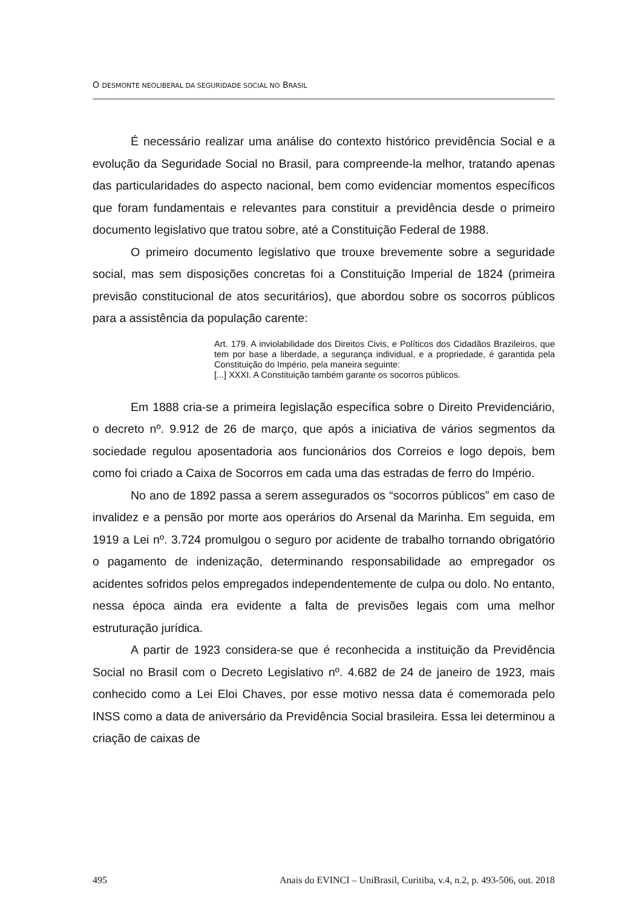O DESMONTE NEOLIBERAL DA SEGURIDADE SOCIAL NO BRASIL
É necessário realizar uma análise do contexto histórico previdência Social e a evolução da Seguridade Social no Brasil, para compreende-la melhor, tratando apenas das particularidades do aspecto nacional, bem como evidenciar momentos específicos que foram fundamentais e relevantes para constituir a previdência desde o primeiro documento legislativo que tratou sobre, até a Constituição Federal de 1988.
O primeiro documento legislativo que trouxe brevemente sobre a seguridade social, mas sem disposições concretas foi a Constituição Imperial de 1824 (primeira previsão constitucional de atos securitários), que abordou sobre os socorros públicos para a assistência da população carente:
Art. 179. A inviolabilidade dos Direitos Civis, e Políticos dos Cidadãos Brazileiros, que tem por base a liberdade, a segurança individual, e a propriedade, é garantida pela Constituição do Império, pela maneira seguinte:
[...] XXXI. A Constituição também garante os socorros públicos.
Em 1888 cria-se a primeira legislação específica sobre o Direito Previdenciário, o decreto nº. 9.912 de 26 de março, que após a iniciativa de vários segmentos da sociedade regulou aposentadoria aos funcionários dos Correios e logo depois, bem como foi criado a Caixa de Socorros em cada uma das estradas de ferro do Império.
No ano de 1892 passa a serem assegurados os “socorros públicos” em caso de invalidez e a pensão por morte aos operários do Arsenal da Marinha. Em seguida, em 1919 a Lei nº. 3.724 promulgou o seguro por acidente de trabalho tornando obrigatório o pagamento de indenização, determinando responsabilidade ao empregador os acidentes sofridos pelos empregados independentemente de culpa ou dolo. No entanto, nessa época ainda era evidente a falta de previsões legais com uma melhor estruturação jurídica.
A partir de 1923 considera-se que é reconhecida a instituição da Previdência Social no Brasil com o Decreto Legislativo nº. 4.682 de 24 de janeiro de 1923, mais conhecido como a Lei Eloi Chaves, por esse motivo nessa data é comemorada pelo INSS como a data de aniversário da Previdência Social brasileira. Essa lei determinou a criação de caixas de
495 Anais do EVINCI – UniBrasil, Curitiba, v.4, n.2, p. 493-506, out. 2018